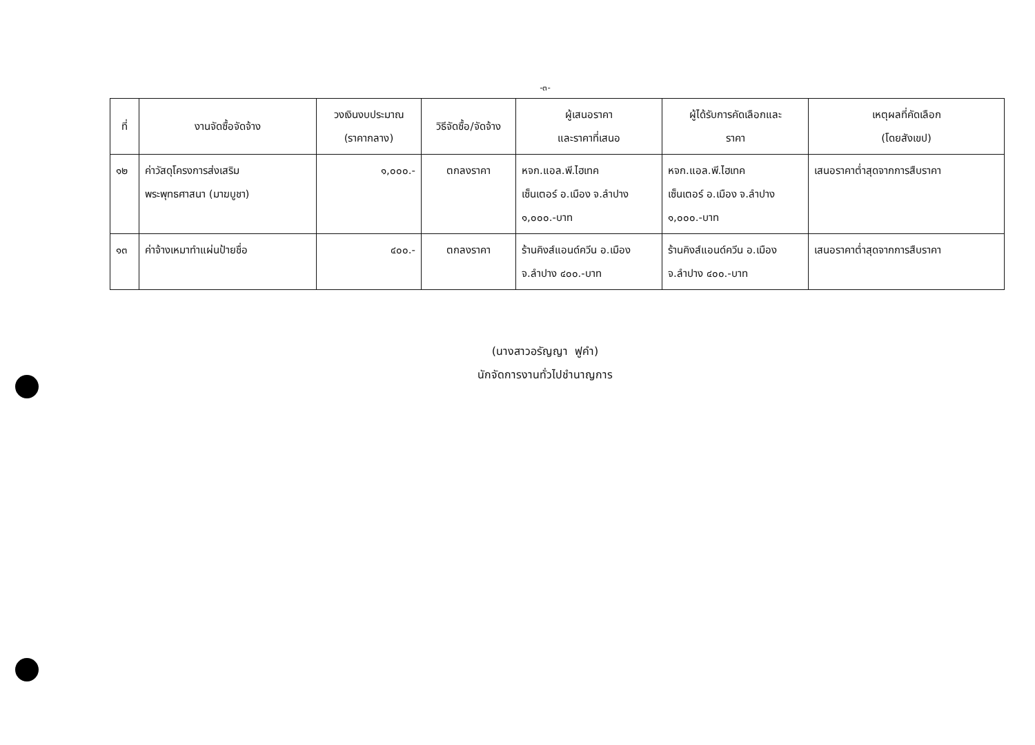-๓-
| ที่ | งานจัดซื้อจัดจ้าง | วงเงินงบประมาณ (ราคากลาง) | วิธีจัดซื้อ/จัดจ้าง | ผู้เสนอราคา และราคาที่เสนอ | ผู้ได้รับการคัดเลือกและ ราคา | เหตุผลที่คัดเลือก (โดยสังเขป) |
| --- | --- | --- | --- | --- | --- | --- |
| ๑๒ | ค่าวัสดุโครงการส่งเสริม พระพุทธศาสนา (มาฆบูชา) | ๑,๐๐๐.- | ตกลงราคา | หจก.แอล.พี.ไฮเทค เซ็นเตอร์ อ.เมือง จ.ลำปาง ๑,๐๐๐.-บาท | หจก.แอล.พี.ไฮเทค เซ็นเตอร์ อ.เมือง จ.ลำปาง ๑,๐๐๐.-บาท | เสนอราคาต่ำสุดจากการสืบราคา |
| ๑๓ | ค่าจ้างเหมาทำแผ่นป้ายชื่อ | ๔๐๐.- | ตกลงราคา | ร้านคิงส์แอนด์ควีน อ.เมือง จ.ลำปาง ๔๐๐.-บาท | ร้านคิงส์แอนด์ควีน อ.เมือง จ.ลำปาง ๔๐๐.-บาท | เสนอราคาต่ำสุดจากการสืบราคา |
(นางสาวอรัญญา ฟูคำ)
นักจัดการงานทั่วไปชำนาญการ